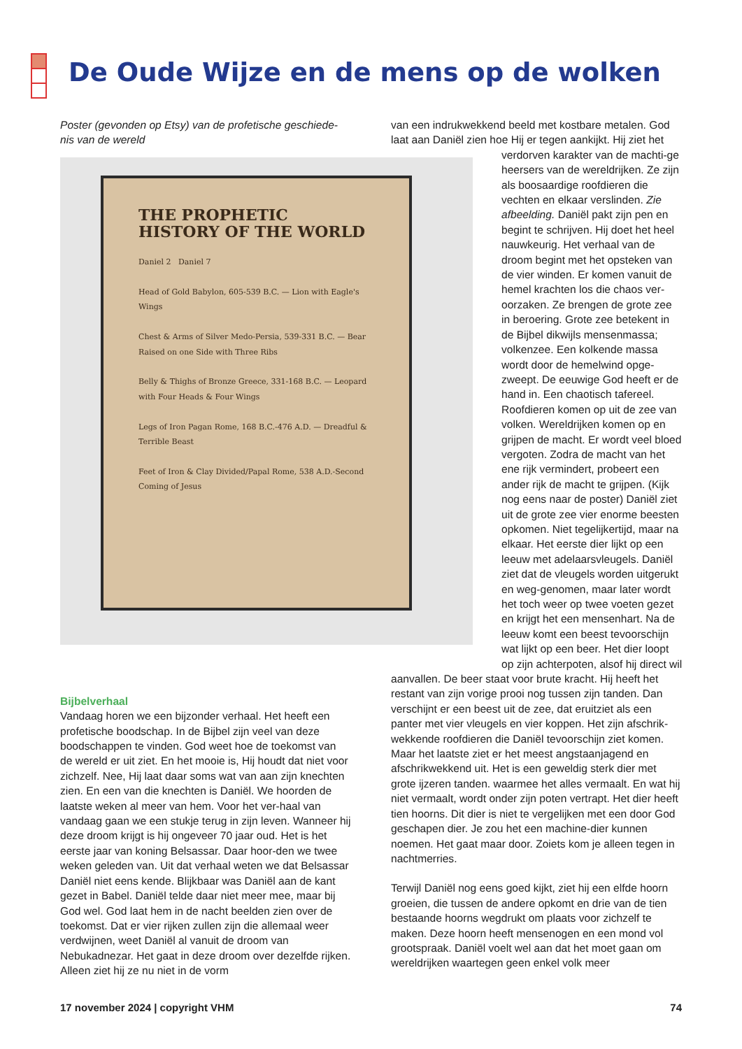De Oude Wijze en de mens op de wolken
Poster (gevonden op Etsy) van de profetische geschiede-nis van de wereld
THE PROPHETIC HISTORY OF THE WORLD
Daniel 2 Daniel 7
Head of Gold Babylon, 605-539 B.C. — Lion with Eagle's Wings
Chest & Arms of Silver Medo-Persia, 539-331 B.C. — Bear Raised on one Side with Three Ribs
Belly & Thighs of Bronze Greece, 331-168 B.C. — Leopard with Four Heads & Four Wings
Legs of Iron Pagan Rome, 168 B.C.-476 A.D. — Dreadful & Terrible Beast
Feet of Iron & Clay Divided/Papal Rome, 538 A.D.-Second Coming of Jesus
Bijbelverhaal
Vandaag horen we een bijzonder verhaal. Het heeft een profetische boodschap. In de Bijbel zijn veel van deze boodschappen te vinden. God weet hoe de toekomst van de wereld er uit ziet. En het mooie is, Hij houdt dat niet voor zichzelf. Nee, Hij laat daar soms wat van aan zijn knechten zien. En een van die knechten is Daniël. We hoorden de laatste weken al meer van hem. Voor het ver-haal van vandaag gaan we een stukje terug in zijn leven. Wanneer hij deze droom krijgt is hij ongeveer 70 jaar oud. Het is het eerste jaar van koning Belsassar. Daar hoor-den we twee weken geleden van. Uit dat verhaal weten we dat Belsassar Daniël niet eens kende. Blijkbaar was Daniël aan de kant gezet in Babel. Daniël telde daar niet meer mee, maar bij God wel. God laat hem in de nacht beelden zien over de toekomst. Dat er vier rijken zullen zijn die allemaal weer verdwijnen, weet Daniël al vanuit de droom van Nebukadnezar. Het gaat in deze droom over dezelfde rijken. Alleen ziet hij ze nu niet in de vorm
van een indrukwekkend beeld met kostbare metalen. God laat aan Daniël zien hoe Hij er tegen aankijkt. Hij ziet het
verdorven karakter van de machti-ge heersers van de wereldrijken. Ze zijn als boosaardige roofdieren die vechten en elkaar verslinden. Zie afbeelding. Daniël pakt zijn pen en begint te schrijven. Hij doet het heel nauwkeurig. Het verhaal van de droom begint met het opsteken van de vier winden. Er komen vanuit de hemel krachten los die chaos ver-oorzaken. Ze brengen de grote zee in beroering. Grote zee betekent in de Bijbel dikwijls mensenmassa; volkenzee. Een kolkende massa wordt door de hemelwind opge-zweept. De eeuwige God heeft er de hand in. Een chaotisch tafereel. Roofdieren komen op uit de zee van volken. Wereldrijken komen op en grijpen de macht. Er wordt veel bloed vergoten. Zodra de macht van het ene rijk vermindert, probeert een ander rijk de macht te grijpen. (Kijk nog eens naar de poster) Daniël ziet uit de grote zee vier enorme beesten opkomen. Niet tegelijkertijd, maar na elkaar. Het eerste dier lijkt op een leeuw met adelaarsvleugels. Daniël ziet dat de vleugels worden uitgerukt en weg-genomen, maar later wordt het toch weer op twee voeten gezet en krijgt het een mensenhart. Na de leeuw komt een beest tevoorschijn wat lijkt op een beer. Het dier loopt op zijn achterpoten, alsof hij direct wil
aanvallen. De beer staat voor brute kracht. Hij heeft het restant van zijn vorige prooi nog tussen zijn tanden. Dan verschijnt er een beest uit de zee, dat eruitziet als een panter met vier vleugels en vier koppen. Het zijn afschrik-wekkende roofdieren die Daniël tevoorschijn ziet komen. Maar het laatste ziet er het meest angstaanjagend en afschrikwekkend uit. Het is een geweldig sterk dier met grote ijzeren tanden. waarmee het alles vermaalt. En wat hij niet vermaalt, wordt onder zijn poten vertrapt. Het dier heeft tien hoorns. Dit dier is niet te vergelijken met een door God geschapen dier. Je zou het een machine-dier kunnen noemen. Het gaat maar door. Zoiets kom je alleen tegen in nachtmerries.
Terwijl Daniël nog eens goed kijkt, ziet hij een elfde hoorn groeien, die tussen de andere opkomt en drie van de tien bestaande hoorns wegdrukt om plaats voor zichzelf te maken. Deze hoorn heeft mensenogen en een mond vol grootspraak. Daniël voelt wel aan dat het moet gaan om wereldrijken waartegen geen enkel volk meer
17 november 2024 | copyright VHM 74